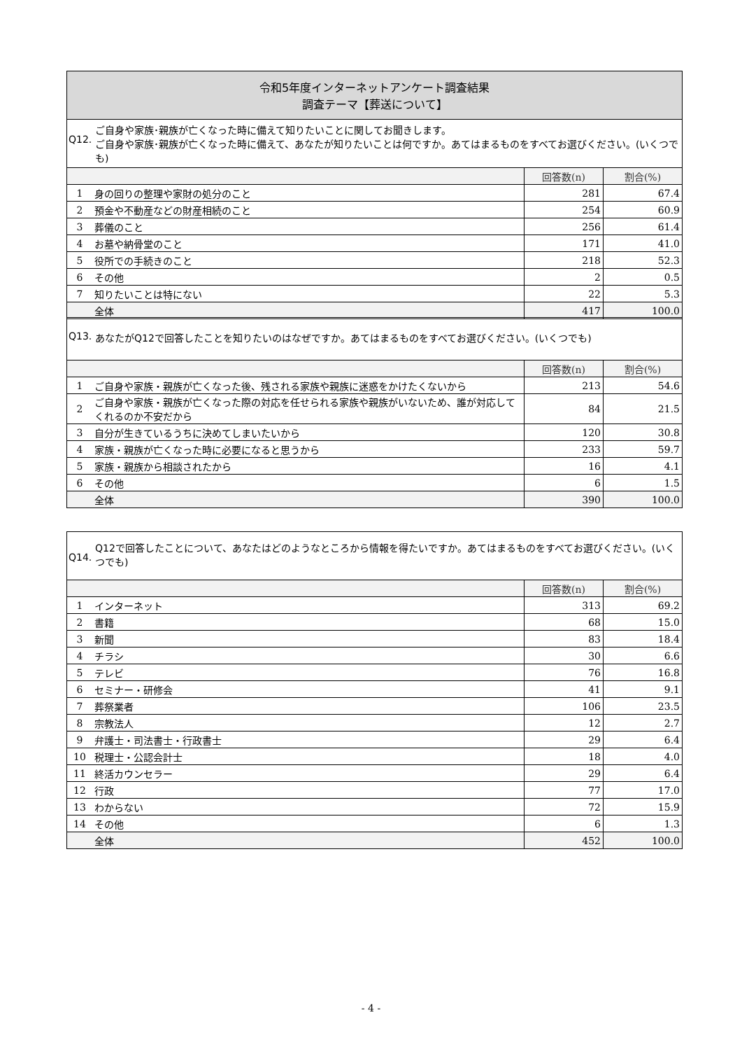令和5年度インターネットアンケート調査結果
調査テーマ【葬送について】
Q12. ご自身や家族･親族が亡くなった時に備えて知りたいことに関してお聞きします。
ご自身や家族･親族が亡くなった時に備えて、あなたが知りたいことは何ですか。あてはまるものをすべてお選びください。(いくつでも)
| | | 回答数(n) | 割合(%) |
| 1 | 身の回りの整理や家財の処分のこと | 281 | 67.4 |
| 2 | 預金や不動産などの財産相続のこと | 254 | 60.9 |
| 3 | 葬儀のこと | 256 | 61.4 |
| 4 | お墓や納骨堂のこと | 171 | 41.0 |
| 5 | 役所での手続きのこと | 218 | 52.3 |
| 6 | その他 | 2 | 0.5 |
| 7 | 知りたいことは特にない | 22 | 5.3 |
| | 全体 | 417 | 100.0 |
Q13. あなたがQ12で回答したことを知りたいのはなぜですか。あてはまるものをすべてお選びください。(いくつでも)
| | | 回答数(n) | 割合(%) |
| 1 | ご自身や家族・親族が亡くなった後、残される家族や親族に迷惑をかけたくないから | 213 | 54.6 |
| 2 | ご自身や家族・親族が亡くなった際の対応を任せられる家族や親族がいないため、誰が対応してくれるのか不安だから | 84 | 21.5 |
| 3 | 自分が生きているうちに決めてしまいたいから | 120 | 30.8 |
| 4 | 家族・親族が亡くなった時に必要になると思うから | 233 | 59.7 |
| 5 | 家族・親族から相談されたから | 16 | 4.1 |
| 6 | その他 | 6 | 1.5 |
| | 全体 | 390 | 100.0 |
Q14. Q12で回答したことについて、あなたはどのようなところから情報を得たいですか。あてはまるものをすべてお選びください。(いくつでも)
| | | 回答数(n) | 割合(%) |
| 1 | インターネット | 313 | 69.2 |
| 2 | 書籍 | 68 | 15.0 |
| 3 | 新聞 | 83 | 18.4 |
| 4 | チラシ | 30 | 6.6 |
| 5 | テレビ | 76 | 16.8 |
| 6 | セミナー・研修会 | 41 | 9.1 |
| 7 | 葬祭業者 | 106 | 23.5 |
| 8 | 宗教法人 | 12 | 2.7 |
| 9 | 弁護士・司法書士・行政書士 | 29 | 6.4 |
| 10 | 税理士・公認会計士 | 18 | 4.0 |
| 11 | 終活カウンセラー | 29 | 6.4 |
| 12 | 行政 | 77 | 17.0 |
| 13 | わからない | 72 | 15.9 |
| 14 | その他 | 6 | 1.3 |
| | 全体 | 452 | 100.0 |
- 4 -